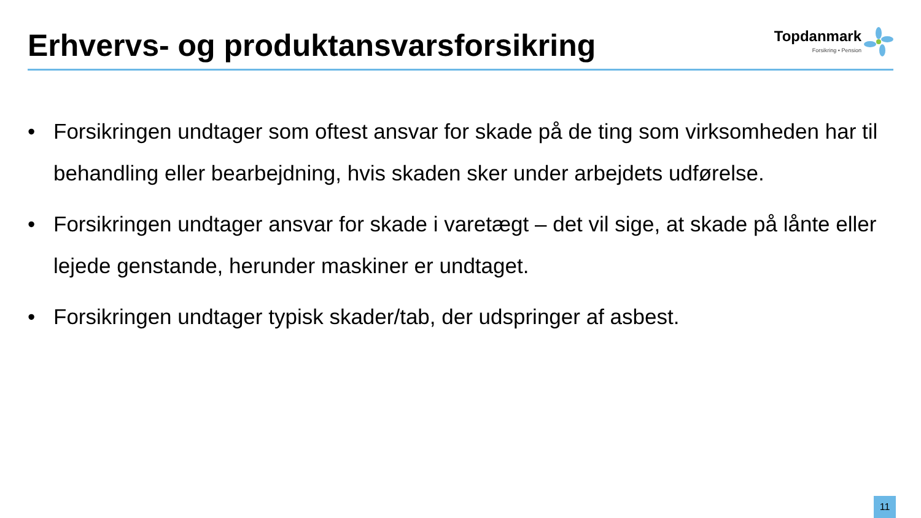Erhvervs- og produktansvarsforsikring
Topdanmark
Forsikring • Pension
• Forsikringen undtager som oftest ansvar for skade på de ting som virksomheden har til behandling eller bearbejdning, hvis skaden sker under arbejdets udførelse.
• Forsikringen undtager ansvar for skade i varetægt – det vil sige, at skade på lånte eller lejede genstande, herunder maskiner er undtaget.
• Forsikringen undtager typisk skader/tab, der udspringer af asbest.
11